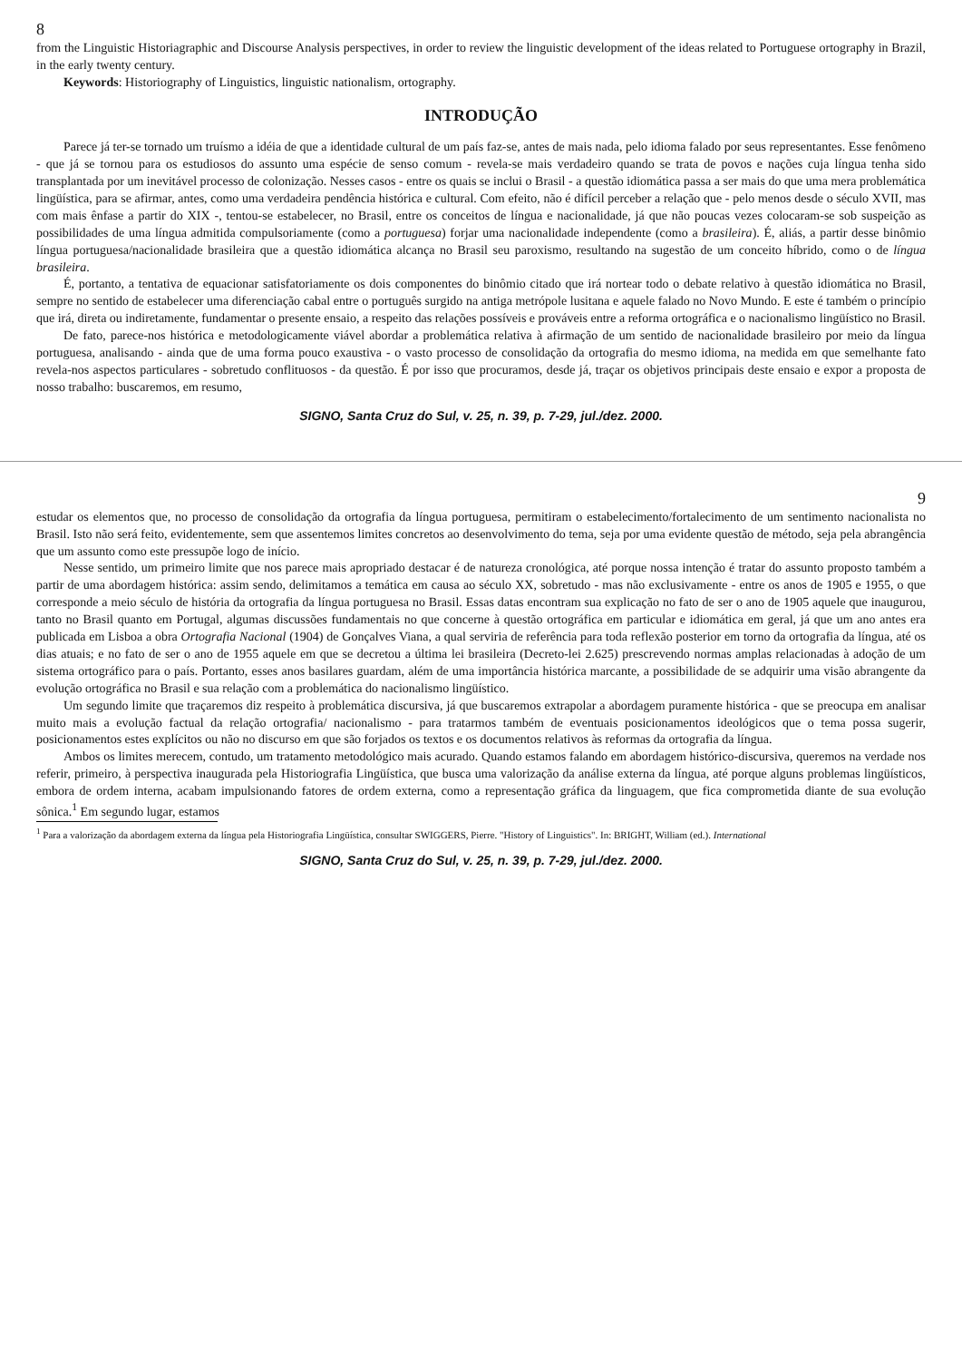8
from the Linguistic Historiagraphic and Discourse Analysis perspectives, in order to review the linguistic development of the ideas related to Portuguese ortography in Brazil, in the early twenty century.
Keywords: Historiography of Linguistics, linguistic nationalism, ortography.
INTRODUÇÃO
Parece já ter-se tornado um truísmo a idéia de que a identidade cultural de um país faz-se, antes de mais nada, pelo idioma falado por seus representantes. Esse fenômeno - que já se tornou para os estudiosos do assunto uma espécie de senso comum - revela-se mais verdadeiro quando se trata de povos e nações cuja língua tenha sido transplantada por um inevitável processo de colonização. Nesses casos - entre os quais se inclui o Brasil - a questão idiomática passa a ser mais do que uma mera problemática lingüística, para se afirmar, antes, como uma verdadeira pendência histórica e cultural. Com efeito, não é difícil perceber a relação que - pelo menos desde o século XVII, mas com mais ênfase a partir do XIX -, tentou-se estabelecer, no Brasil, entre os conceitos de língua e nacionalidade, já que não poucas vezes colocaram-se sob suspeição as possibilidades de uma língua admitida compulsoriamente (como a portuguesa) forjar uma nacionalidade independente (como a brasileira). É, aliás, a partir desse binômio língua portuguesa/nacionalidade brasileira que a questão idiomática alcança no Brasil seu paroxismo, resultando na sugestão de um conceito híbrido, como o de língua brasileira.
É, portanto, a tentativa de equacionar satisfatoriamente os dois componentes do binômio citado que irá nortear todo o debate relativo à questão idiomática no Brasil, sempre no sentido de estabelecer uma diferenciação cabal entre o português surgido na antiga metrópole lusitana e aquele falado no Novo Mundo. E este é também o princípio que irá, direta ou indiretamente, fundamentar o presente ensaio, a respeito das relações possíveis e prováveis entre a reforma ortográfica e o nacionalismo lingüístico no Brasil.
De fato, parece-nos histórica e metodologicamente viável abordar a problemática relativa à afirmação de um sentido de nacionalidade brasileiro por meio da língua portuguesa, analisando - ainda que de uma forma pouco exaustiva - o vasto processo de consolidação da ortografia do mesmo idioma, na medida em que semelhante fato revela-nos aspectos particulares - sobretudo conflituosos - da questão. É por isso que procuramos, desde já, traçar os objetivos principais deste ensaio e expor a proposta de nosso trabalho: buscaremos, em resumo,
SIGNO, Santa Cruz do Sul, v. 25, n. 39, p. 7-29, jul./dez. 2000.
9
estudar os elementos que, no processo de consolidação da ortografia da língua portuguesa, permitiram o estabelecimento/fortalecimento de um sentimento nacionalista no Brasil. Isto não será feito, evidentemente, sem que assentemos limites concretos ao desenvolvimento do tema, seja por uma evidente questão de método, seja pela abrangência que um assunto como este pressupõe logo de início.
Nesse sentido, um primeiro limite que nos parece mais apropriado destacar é de natureza cronológica, até porque nossa intenção é tratar do assunto proposto também a partir de uma abordagem histórica: assim sendo, delimitamos a temática em causa ao século XX, sobretudo - mas não exclusivamente - entre os anos de 1905 e 1955, o que corresponde a meio século de história da ortografia da língua portuguesa no Brasil. Essas datas encontram sua explicação no fato de ser o ano de 1905 aquele que inaugurou, tanto no Brasil quanto em Portugal, algumas discussões fundamentais no que concerne à questão ortográfica em particular e idiomática em geral, já que um ano antes era publicada em Lisboa a obra Ortografia Nacional (1904) de Gonçalves Viana, a qual serviria de referência para toda reflexão posterior em torno da ortografia da língua, até os dias atuais; e no fato de ser o ano de 1955 aquele em que se decretou a última lei brasileira (Decreto-lei 2.625) prescrevendo normas amplas relacionadas à adoção de um sistema ortográfico para o país. Portanto, esses anos basilares guardam, além de uma importância histórica marcante, a possibilidade de se adquirir uma visão abrangente da evolução ortográfica no Brasil e sua relação com a problemática do nacionalismo lingüístico.
Um segundo limite que traçaremos diz respeito à problemática discursiva, já que buscaremos extrapolar a abordagem puramente histórica - que se preocupa em analisar muito mais a evolução factual da relação ortografia/ nacionalismo - para tratarmos também de eventuais posicionamentos ideológicos que o tema possa sugerir, posicionamentos estes explícitos ou não no discurso em que são forjados os textos e os documentos relativos às reformas da ortografia da língua.
Ambos os limites merecem, contudo, um tratamento metodológico mais acurado. Quando estamos falando em abordagem histórico-discursiva, queremos na verdade nos referir, primeiro, à perspectiva inaugurada pela Historiografia Lingüística, que busca uma valorização da análise externa da língua, até porque alguns problemas lingüísticos, embora de ordem interna, acabam impulsionando fatores de ordem externa, como a representação gráfica da linguagem, que fica comprometida diante de sua evolução sônica.<sup>1</sup> Em segundo lugar, estamos
<sup>1</sup> Para a valorização da abordagem externa da língua pela Historiografia Lingüística, consultar SWIGGERS, Pierre. "History of Linguistics". In: BRIGHT, William (ed.). International
SIGNO, Santa Cruz do Sul, v. 25, n. 39, p. 7-29, jul./dez. 2000.